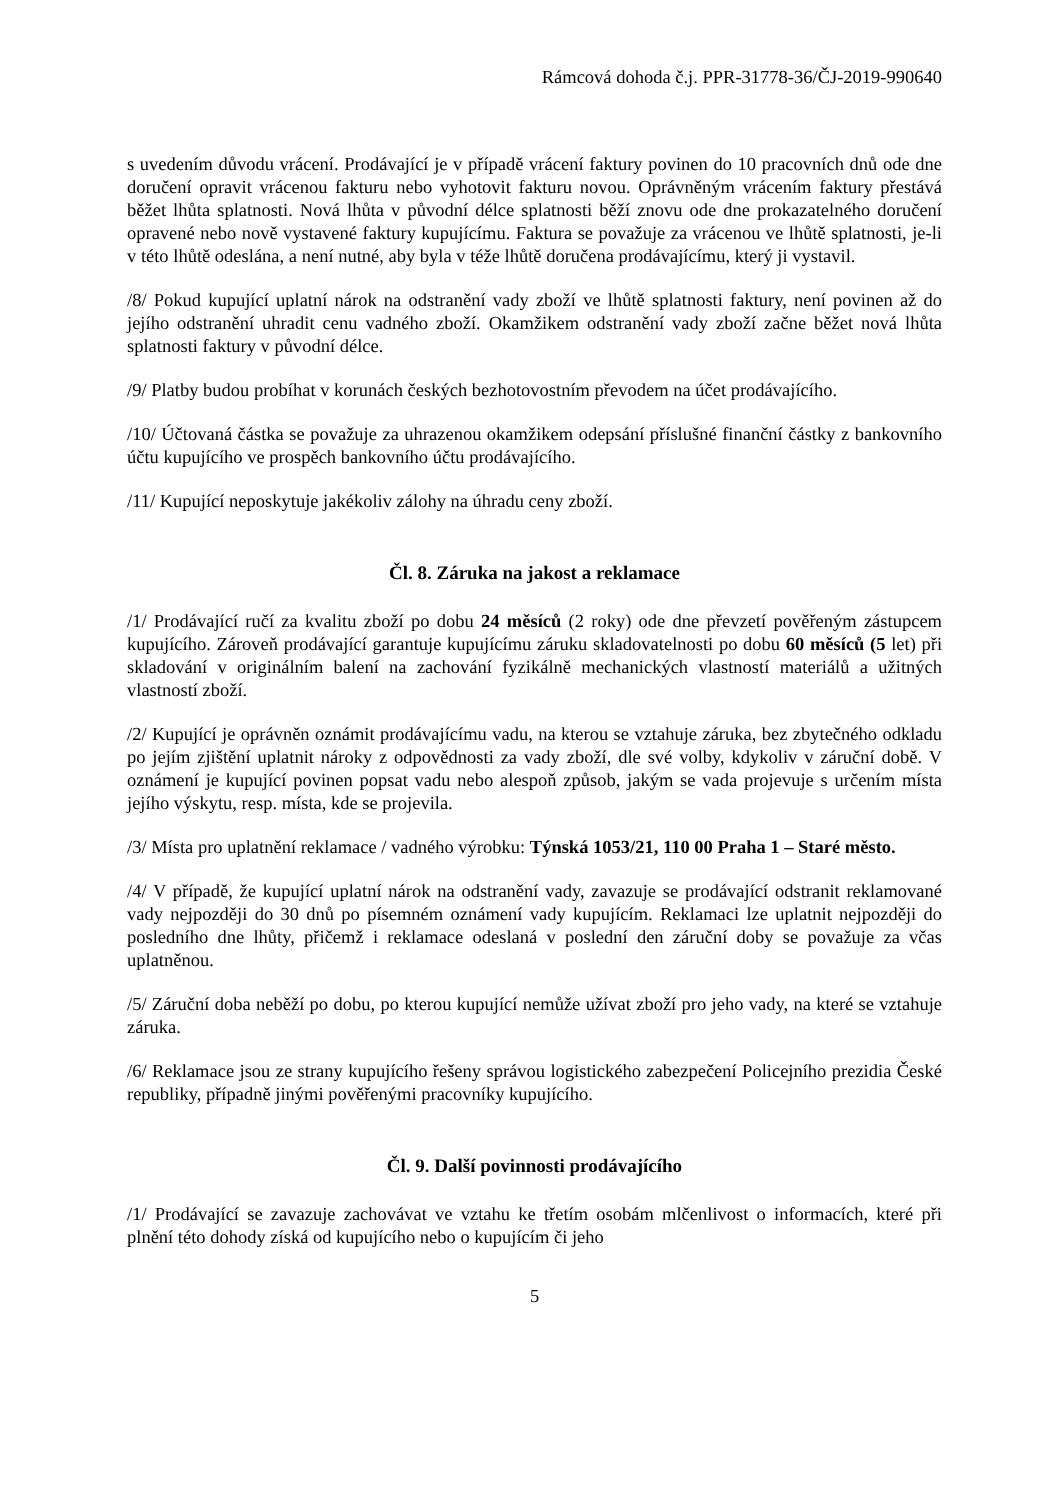Rámcová dohoda č.j. PPR-31778-36/ČJ-2019-990640
s uvedením důvodu vrácení. Prodávající je v případě vrácení faktury povinen do 10 pracovních dnů ode dne doručení opravit vrácenou fakturu nebo vyhotovit fakturu novou. Oprávněným vrácením faktury přestává běžet lhůta splatnosti. Nová lhůta v původní délce splatnosti běží znovu ode dne prokazatelného doručení opravené nebo nově vystavené faktury kupujícímu. Faktura se považuje za vrácenou ve lhůtě splatnosti, je-li v této lhůtě odeslána, a není nutné, aby byla v téže lhůtě doručena prodávajícímu, který ji vystavil.
/8/ Pokud kupující uplatní nárok na odstranění vady zboží ve lhůtě splatnosti faktury, není povinen až do jejího odstranění uhradit cenu vadného zboží. Okamžikem odstranění vady zboží začne běžet nová lhůta splatnosti faktury v původní délce.
/9/ Platby budou probíhat v korunách českých bezhotovostním převodem na účet prodávajícího.
/10/ Účtovaná částka se považuje za uhrazenou okamžikem odepsání příslušné finanční částky z bankovního účtu kupujícího ve prospěch bankovního účtu prodávajícího.
/11/ Kupující neposkytuje jakékoliv zálohy na úhradu ceny zboží.
Čl. 8. Záruka na jakost a reklamace
/1/ Prodávající ručí za kvalitu zboží po dobu 24 měsíců (2 roky) ode dne převzetí pověřeným zástupcem kupujícího. Zároveň prodávající garantuje kupujícímu záruku skladovatelnosti po dobu 60 měsíců (5 let) při skladování v originálním balení na zachování fyzikálně mechanických vlastností materiálů a užitných vlastností zboží.
/2/ Kupující je oprávněn oznámit prodávajícímu vadu, na kterou se vztahuje záruka, bez zbytečného odkladu po jejím zjištění uplatnit nároky z odpovědnosti za vady zboží, dle své volby, kdykoliv v záruční době. V oznámení je kupující povinen popsat vadu nebo alespoň způsob, jakým se vada projevuje s určením místa jejího výskytu, resp. místa, kde se projevila.
/3/ Místa pro uplatnění reklamace / vadného výrobku: Týnská 1053/21, 110 00 Praha 1 – Staré město.
/4/ V případě, že kupující uplatní nárok na odstranění vady, zavazuje se prodávající odstranit reklamované vady nejpozději do 30 dnů po písemném oznámení vady kupujícím. Reklamaci lze uplatnit nejpozději do posledního dne lhůty, přičemž i reklamace odeslaná v poslední den záruční doby se považuje za včas uplatněnou.
/5/ Záruční doba neběží po dobu, po kterou kupující nemůže užívat zboží pro jeho vady, na které se vztahuje záruka.
/6/ Reklamace jsou ze strany kupujícího řešeny správou logistického zabezpečení Policejního prezidia České republiky, případně jinými pověřenými pracovníky kupujícího.
Čl. 9. Další povinnosti prodávajícího
/1/ Prodávající se zavazuje zachovávat ve vztahu ke třetím osobám mlčenlivost o informacích, které při plnění této dohody získá od kupujícího nebo o kupujícím či jeho
5